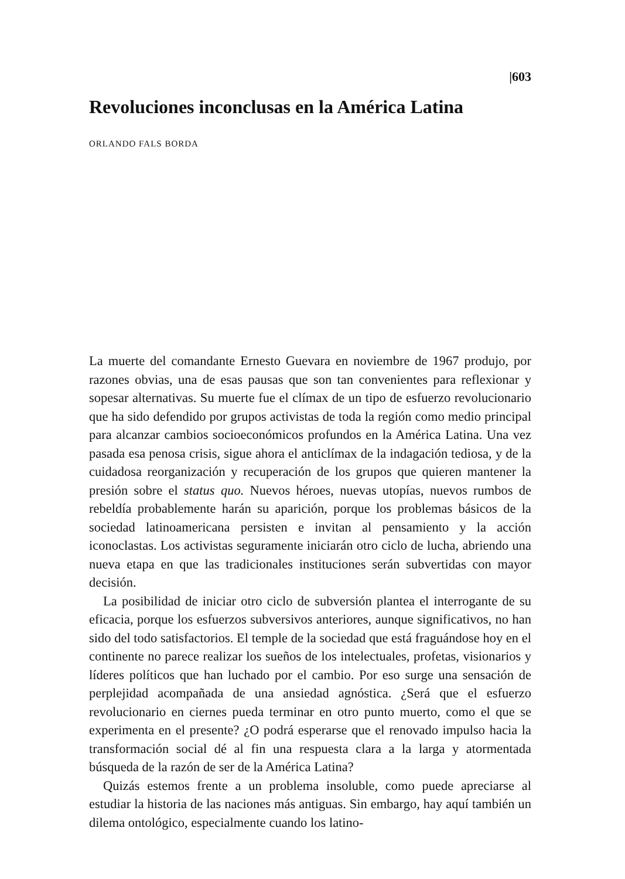|603
Revoluciones inconclusas en la América Latina
ORLANDO FALS BORDA
La muerte del comandante Ernesto Guevara en noviembre de 1967 produjo, por razones obvias, una de esas pausas que son tan convenientes para reflexionar y sopesar alternativas. Su muerte fue el clímax de un tipo de esfuerzo revolucionario que ha sido defendido por grupos activistas de toda la región como medio principal para alcanzar cambios socioeconómicos profundos en la América Latina. Una vez pasada esa penosa crisis, sigue ahora el anticlímax de la indagación tediosa, y de la cuidadosa reorganización y recuperación de los grupos que quieren mantener la presión sobre el status quo. Nuevos héroes, nuevas utopías, nuevos rumbos de rebeldía probablemente harán su aparición, porque los problemas básicos de la sociedad latinoamericana persisten e invitan al pensamiento y la acción iconoclastas. Los activistas seguramente iniciarán otro ciclo de lucha, abriendo una nueva etapa en que las tradicionales instituciones serán subvertidas con mayor decisión.
La posibilidad de iniciar otro ciclo de subversión plantea el interrogante de su eficacia, porque los esfuerzos subversivos anteriores, aunque significativos, no han sido del todo satisfactorios. El temple de la sociedad que está fraguándose hoy en el continente no parece realizar los sueños de los intelectuales, profetas, visionarios y líderes políticos que han luchado por el cambio. Por eso surge una sensación de perplejidad acompañada de una ansiedad agnóstica. ¿Será que el esfuerzo revolucionario en ciernes pueda terminar en otro punto muerto, como el que se experimenta en el presente? ¿O podrá esperarse que el renovado impulso hacia la transformación social dé al fin una respuesta clara a la larga y atormentada búsqueda de la razón de ser de la América Latina?
Quizás estemos frente a un problema insoluble, como puede apreciarse al estudiar la historia de las naciones más antiguas. Sin embargo, hay aquí también un dilema ontológico, especialmente cuando los latino-